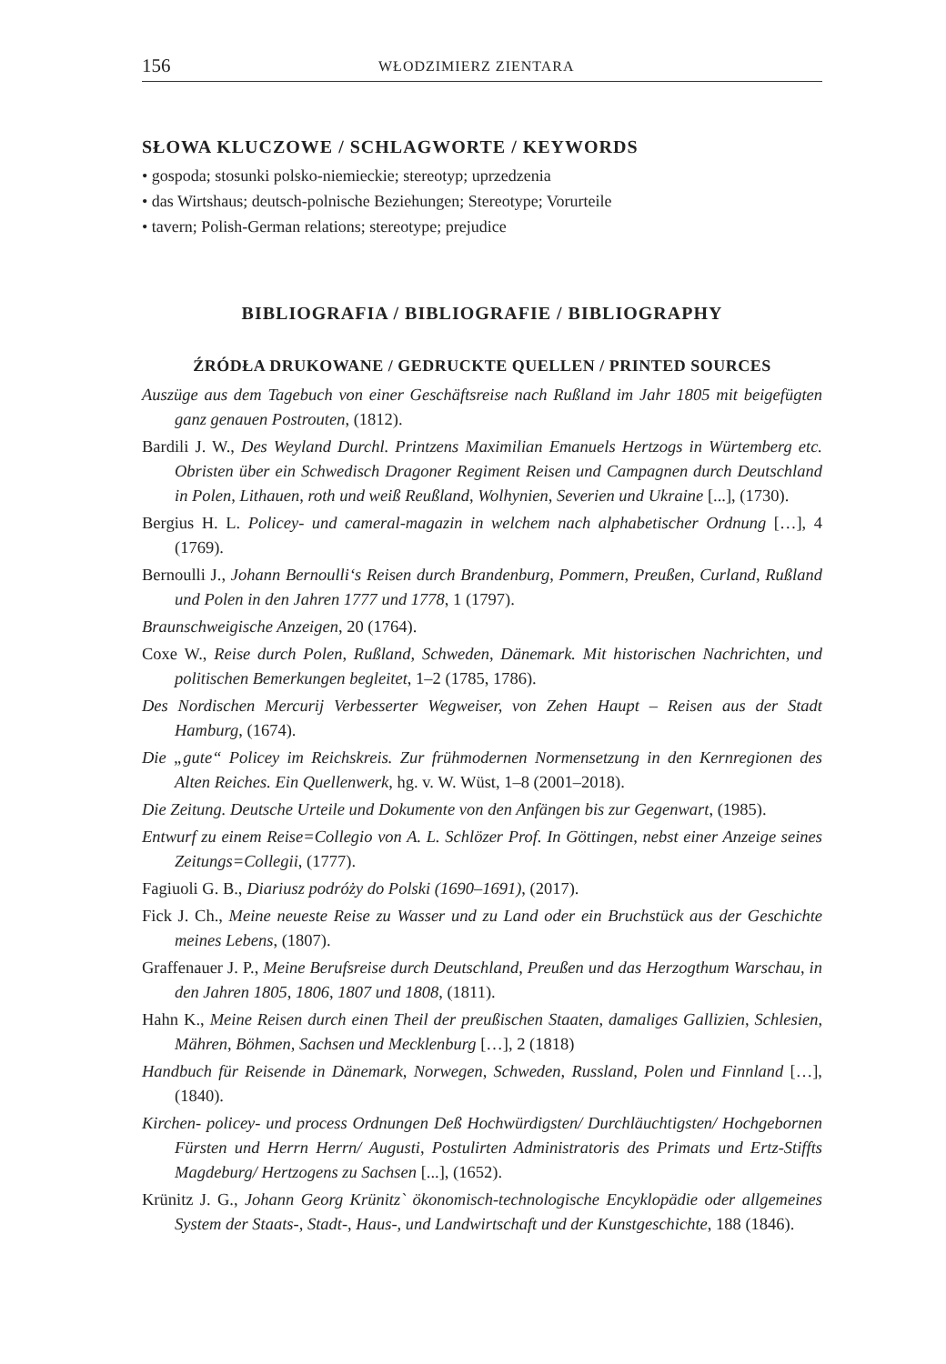156 WŁODZIMIERZ ZIENTARA
SŁOWA KLUCZOWE / SCHLAGWORTE / KEYWORDS
• gospoda; stosunki polsko-niemieckie; stereotyp; uprzedzenia
• das Wirtshaus; deutsch-polnische Beziehungen; Stereotype; Vorurteile
• tavern; Polish-German relations; stereotype; prejudice
BIBLIOGRAFIA / BIBLIOGRAFIE / BIBLIOGRAPHY
ŹRÓDŁA DRUKOWANE / GEDRUCKTE QUELLEN / PRINTED SOURCES
Auszüge aus dem Tagebuch von einer Geschäftsreise nach Rußland im Jahr 1805 mit beigefügten ganz genauen Postrouten, (1812).
Bardili J. W., Des Weyland Durchl. Printzens Maximilian Emanuels Hertzogs in Würtemberg etc. Obristen über ein Schwedisch Dragoner Regiment Reisen und Campagnen durch Deutschland in Polen, Lithauen, roth und weiß Reußland, Wolhynien, Severien und Ukraine [...], (1730).
Bergius H. L. Policey- und cameral-magazin in welchem nach alphabetischer Ordnung […], 4 (1769).
Bernoulli J., Johann Bernoulli‘s Reisen durch Brandenburg, Pommern, Preußen, Curland, Rußland und Polen in den Jahren 1777 und 1778, 1 (1797).
Braunschweigische Anzeigen, 20 (1764).
Coxe W., Reise durch Polen, Rußland, Schweden, Dänemark. Mit historischen Nachrichten, und politischen Bemerkungen begleitet, 1–2 (1785, 1786).
Des Nordischen Mercurij Verbesserter Wegweiser, von Zehen Haupt – Reisen aus der Stadt Hamburg, (1674).
Die „gute“ Policey im Reichskreis. Zur frühmodernen Normensetzung in den Kernregionen des Alten Reiches. Ein Quellenwerk, hg. v. W. Wüst, 1–8 (2001–2018).
Die Zeitung. Deutsche Urteile und Dokumente von den Anfängen bis zur Gegenwart, (1985).
Entwurf zu einem Reise=Collegio von A. L. Schlözer Prof. In Göttingen, nebst einer Anzeige seines Zeitungs=Collegii, (1777).
Fagiuoli G. B., Diariusz podróży do Polski (1690–1691), (2017).
Fick J. Ch., Meine neueste Reise zu Wasser und zu Land oder ein Bruchstück aus der Geschichte meines Lebens, (1807).
Graffenauer J. P., Meine Berufsreise durch Deutschland, Preußen und das Herzogthum Warschau, in den Jahren 1805, 1806, 1807 und 1808, (1811).
Hahn K., Meine Reisen durch einen Theil der preußischen Staaten, damaliges Gallizien, Schlesien, Mähren, Böhmen, Sachsen und Mecklenburg […], 2 (1818)
Handbuch für Reisende in Dänemark, Norwegen, Schweden, Russland, Polen und Finnland […], (1840).
Kirchen- policey- und process Ordnungen Deß Hochwürdigsten/ Durchläuchtigsten/ Hochgebornen Fürsten und Herrn Herrn/ Augusti, Postulirten Administratoris des Primats und Ertz-Stiffts Magdeburg/ Hertzogens zu Sachsen [...], (1652).
Krünitz J. G., Johann Georg Krünitz` ökonomisch-technologische Encyklopädie oder allgemeines System der Staats-, Stadt-, Haus-, und Landwirtschaft und der Kunstgeschichte, 188 (1846).